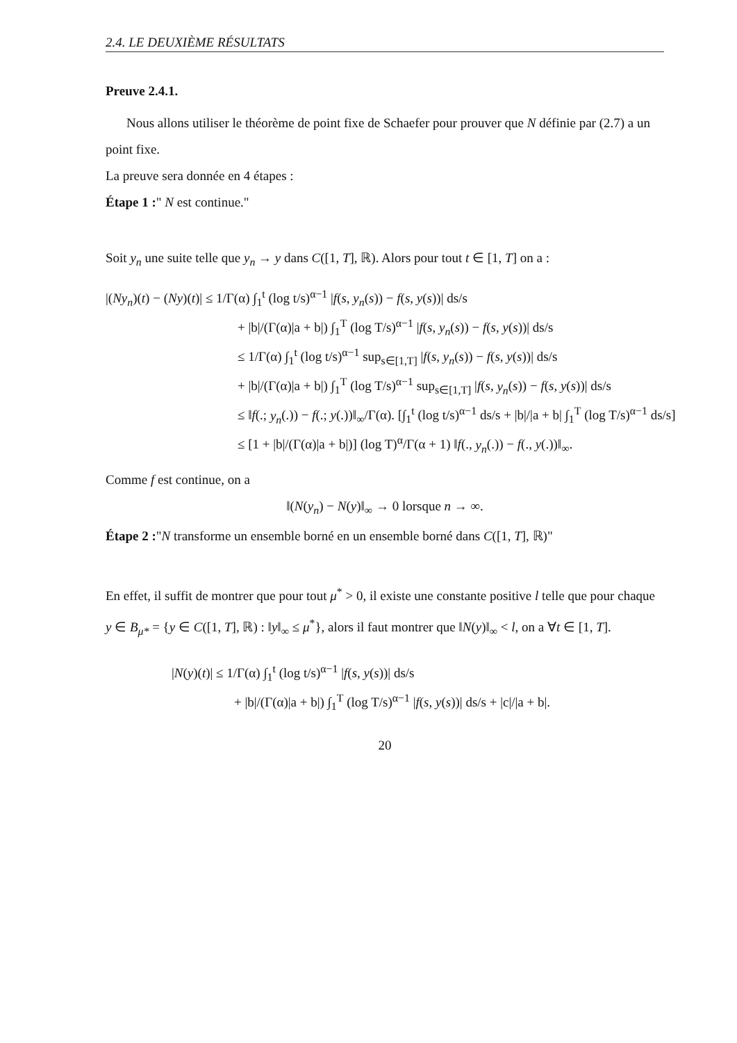2.4. LE DEUXIÈME RÉSULTATS
Preuve 2.4.1.
Nous allons utiliser le théorème de point fixe de Schaefer pour prouver que N définie par (2.7) a un point fixe.
La preuve sera donnée en 4 étapes :
Étape 1 :" N est continue."
Soit y<sub>n</sub> une suite telle que y<sub>n</sub> → y dans C([1, T], ℝ). Alors pour tout t ∈ [1, T] on a :
|(Ny<sub>n</sub>)(t) − (Ny)(t)| ≤ 1/Γ(α) ∫<sub>1</sub><sup>t</sup> (log t/s)<sup>α−1</sup> |f(s, y<sub>n</sub>(s)) − f(s, y(s))| ds/s
+ |b|/(Γ(α)|a + b|) ∫<sub>1</sub><sup>T</sup> (log T/s)<sup>α−1</sup> |f(s, y<sub>n</sub>(s)) − f(s, y(s))| ds/s
≤ 1/Γ(α) ∫<sub>1</sub><sup>t</sup> (log t/s)<sup>α−1</sup> sup<sub>s∈[1,T]</sub> |f(s, y<sub>n</sub>(s)) − f(s, y(s))| ds/s
+ |b|/(Γ(α)|a + b|) ∫<sub>1</sub><sup>T</sup> (log T/s)<sup>α−1</sup> sup<sub>s∈[1,T]</sub> |f(s, y<sub>n</sub>(s)) − f(s, y(s))| ds/s
≤ ‖f(.; y<sub>n</sub>(.)) − f(.; y(.))‖<sub>∞</sub>/Γ(α). [∫<sub>1</sub><sup>t</sup> (log t/s)<sup>α−1</sup> ds/s + |b|/|a + b| ∫<sub>1</sub><sup>T</sup> (log T/s)<sup>α−1</sup> ds/s]
≤ [1 + |b|/(Γ(α)|a + b|)] (log T)<sup>α</sup>/Γ(α + 1) ‖f(., y<sub>n</sub>(.)) − f(., y(.))‖<sub>∞</sub>.
Comme f est continue, on a
‖(N(y<sub>n</sub>) − N(y)‖<sub>∞</sub> → 0 lorsque n → ∞.
Étape 2 :"N transforme un ensemble borné en un ensemble borné dans C([1, T], ℝ)"
En effet, il suffit de montrer que pour tout μ<sup>*</sup> > 0, il existe une constante positive l telle que pour chaque y ∈ B<sub>μ*</sub> = {y ∈ C([1, T], ℝ) : ‖y‖<sub>∞</sub> ≤ μ<sup>*</sup>}, alors il faut montrer que ‖N(y)‖<sub>∞</sub> < l, on a ∀t ∈ [1, T].
|N(y)(t)| ≤ 1/Γ(α) ∫<sub>1</sub><sup>t</sup> (log t/s)<sup>α−1</sup> |f(s, y(s))| ds/s
+ |b|/(Γ(α)|a + b|) ∫<sub>1</sub><sup>T</sup> (log T/s)<sup>α−1</sup> |f(s, y(s))| ds/s + |c|/|a + b|.
20